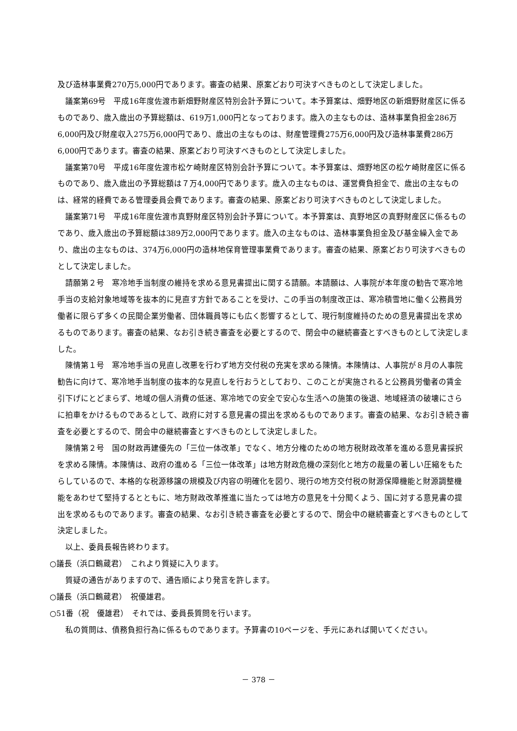及び造林事業費270万5,000円であります。審査の結果、原案どおり可決すべきものとして決定しました。
議案第69号　平成16年度佐渡市新畑野財産区特別会計予算について。本予算案は、畑野地区の新畑野財産区に係るものであり、歳入歳出の予算総額は、619万1,000円となっております。歳入の主なものは、造林事業負担金286万6,000円及び財産収入275万6,000円であり、歳出の主なものは、財産管理費275万6,000円及び造林事業費286万6,000円であります。審査の結果、原案どおり可決すべきものとして決定しました。
議案第70号　平成16年度佐渡市松ケ崎財産区特別会計予算について。本予算案は、畑野地区の松ケ崎財産区に係るものであり、歳入歳出の予算総額は７万4,000円であります。歳入の主なものは、運営費負担金で、歳出の主なものは、経常的経費である管理委員会費であります。審査の結果、原案どおり可決すべきものとして決定しました。
議案第71号　平成16年度佐渡市真野財産区特別会計予算について。本予算案は、真野地区の真野財産区に係るものであり、歳入歳出の予算総額は389万2,000円であります。歳入の主なものは、造林事業負担金及び基金繰入金であり、歳出の主なものは、374万6,000円の造林地保育管理事業費であります。審査の結果、原案どおり可決すべきものとして決定しました。
請願第２号　寒冷地手当制度の維持を求める意見書提出に関する請願。本請願は、人事院が本年度の勧告で寒冷地手当の支給対象地域等を抜本的に見直す方針であることを受け、この手当の制度改正は、寒冷積雪地に働く公務員労働者に限らず多くの民間企業労働者、団体職員等にも広く影響するとして、現行制度維持のための意見書提出を求めるものであります。審査の結果、なお引き続き審査を必要とするので、閉会中の継続審査とすべきものとして決定しました。
陳情第１号　寒冷地手当の見直し改悪を行わず地方交付税の充実を求める陳情。本陳情は、人事院が８月の人事院勧告に向けて、寒冷地手当制度の抜本的な見直しを行おうとしており、このことが実施されると公務員労働者の賃金引下げにとどまらず、地域の個人消費の低迷、寒冷地での安全で安心な生活への施策の後退、地域経済の破壊にさらに拍車をかけるものであるとして、政府に対する意見書の提出を求めるものであります。審査の結果、なお引き続き審査を必要とするので、閉会中の継続審査とすべきものとして決定しました。
陳情第２号　国の財政再建優先の「三位一体改革」でなく、地方分権のための地方税財政改革を進める意見書採択を求める陳情。本陳情は、政府の進める「三位一体改革」は地方財政危機の深刻化と地方の裁量の著しい圧縮をもたらしているので、本格的な税源移譲の規模及び内容の明確化を図り、現行の地方交付税の財源保障機能と財源調整機能をあわせて堅持するとともに、地方財政改革推進に当たっては地方の意見を十分聞くよう、国に対する意見書の提出を求めるものであります。審査の結果、なお引き続き審査を必要とするので、閉会中の継続審査とすべきものとして決定しました。
以上、委員長報告終わります。
○議長（浜口鶴蔵君）　これより質疑に入ります。
質疑の通告がありますので、通告順により発言を許します。
○議長（浜口鶴蔵君）　祝優雄君。
○51番（祝　優雄君）　それでは、委員長質問を行います。
私の質問は、債務負担行為に係るものであります。予算書の10ページを、手元にあれば開いてください。
－ 378 －